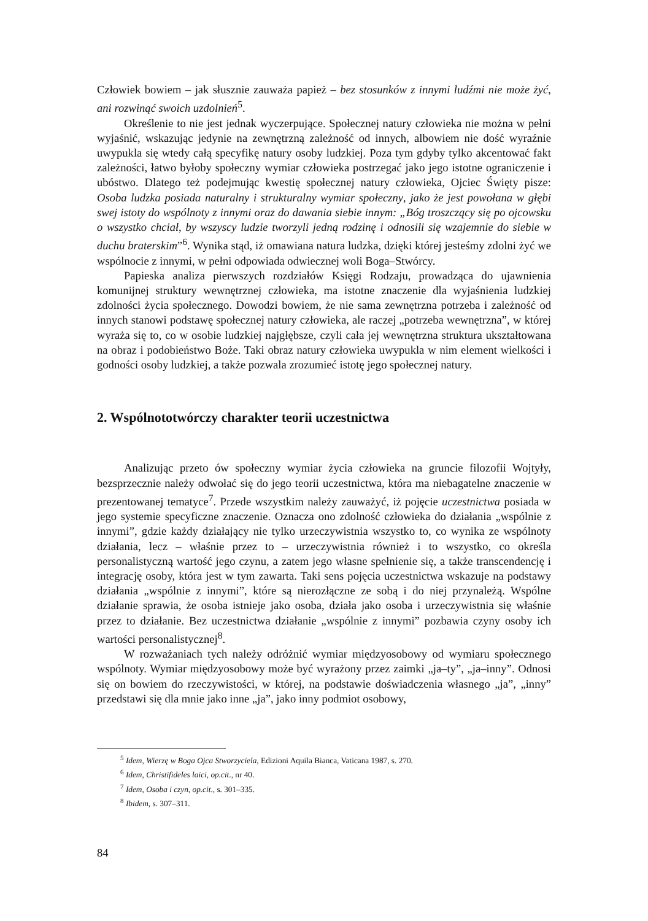Człowiek bowiem – jak słusznie zauważa papież – bez stosunków z innymi ludźmi nie może żyć, ani rozwinąć swoich uzdolnień<sup>5</sup>.
Określenie to nie jest jednak wyczerpujące. Społecznej natury człowieka nie można w pełni wyjaśnić, wskazując jedynie na zewnętrzną zależność od innych, albowiem nie dość wyraźnie uwypukla się wtedy całą specyfikę natury osoby ludzkiej. Poza tym gdyby tylko akcentować fakt zależności, łatwo byłoby społeczny wymiar człowieka postrzegać jako jego istotne ograniczenie i ubóstwo. Dlatego też podejmując kwestię społecznej natury człowieka, Ojciec Święty pisze: Osoba ludzka posiada naturalny i strukturalny wymiar społeczny, jako że jest powołana w głębi swej istoty do wspólnoty z innymi oraz do dawania siebie innym: „Bóg troszczący się po ojcowsku o wszystko chciał, by wszyscy ludzie tworzyli jedną rodzinę i odnosili się wzajemnie do siebie w duchu braterskim”<sup>6</sup>. Wynika stąd, iż omawiana natura ludzka, dzięki której jesteśmy zdolni żyć we wspólnocie z innymi, w pełni odpowiada odwiecznej woli Boga–Stwórcy.
Papieska analiza pierwszych rozdziałów Księgi Rodzaju, prowadząca do ujawnienia komunijnej struktury wewnętrznej człowieka, ma istotne znaczenie dla wyjaśnienia ludzkiej zdolności życia społecznego. Dowodzi bowiem, że nie sama zewnętrzna potrzeba i zależność od innych stanowi podstawę społecznej natury człowieka, ale raczej „potrzeba wewnętrzna”, w której wyraża się to, co w osobie ludzkiej najgłębsze, czyli cała jej wewnętrzna struktura ukształtowana na obraz i podobieństwo Boże. Taki obraz natury człowieka uwypukla w nim element wielkości i godności osoby ludzkiej, a także pozwala zrozumieć istotę jego społecznej natury.
2. Wspólnototwórczy charakter teorii uczestnictwa
Analizując przeto ów społeczny wymiar życia człowieka na gruncie filozofii Wojtyły, bezsprzecznie należy odwołać się do jego teorii uczestnictwa, która ma niebagatelne znaczenie w prezentowanej tematyce<sup>7</sup>. Przede wszystkim należy zauważyć, iż pojęcie uczestnictwa posiada w jego systemie specyficzne znaczenie. Oznacza ono zdolność człowieka do działania „wspólnie z innymi”, gdzie każdy działający nie tylko urzeczywistnia wszystko to, co wynika ze wspólnoty działania, lecz – właśnie przez to – urzeczywistnia również i to wszystko, co określa personalistyczną wartość jego czynu, a zatem jego własne spełnienie się, a także transcendencję i integrację osoby, która jest w tym zawarta. Taki sens pojęcia uczestnictwa wskazuje na podstawy działania „wspólnie z innymi”, które są nierozłączne ze sobą i do niej przynależą. Wspólne działanie sprawia, że osoba istnieje jako osoba, działa jako osoba i urzeczywistnia się właśnie przez to działanie. Bez uczestnictwa działanie „wspólnie z innymi” pozbawia czyny osoby ich wartości personalistycznej<sup>8</sup>.
W rozważaniach tych należy odróżnić wymiar międzyosobowy od wymiaru społecznego wspólnoty. Wymiar międzyosobowy może być wyrażony przez zaimki „ja–ty”, „ja–inny”. Odnosi się on bowiem do rzeczywistości, w której, na podstawie doświadczenia własnego „ja”, „inny” przedstawi się dla mnie jako inne „ja”, jako inny podmiot osobowy,
<sup>5</sup> Idem, Wierzę w Boga Ojca Stworzyciela, Edizioni Aquila Bianca, Vaticana 1987, s. 270.
<sup>6</sup> Idem, Christifideles laici, op.cit., nr 40.
<sup>7</sup> Idem, Osoba i czyn, op.cit., s. 301–335.
<sup>8</sup> Ibidem, s. 307–311.
84